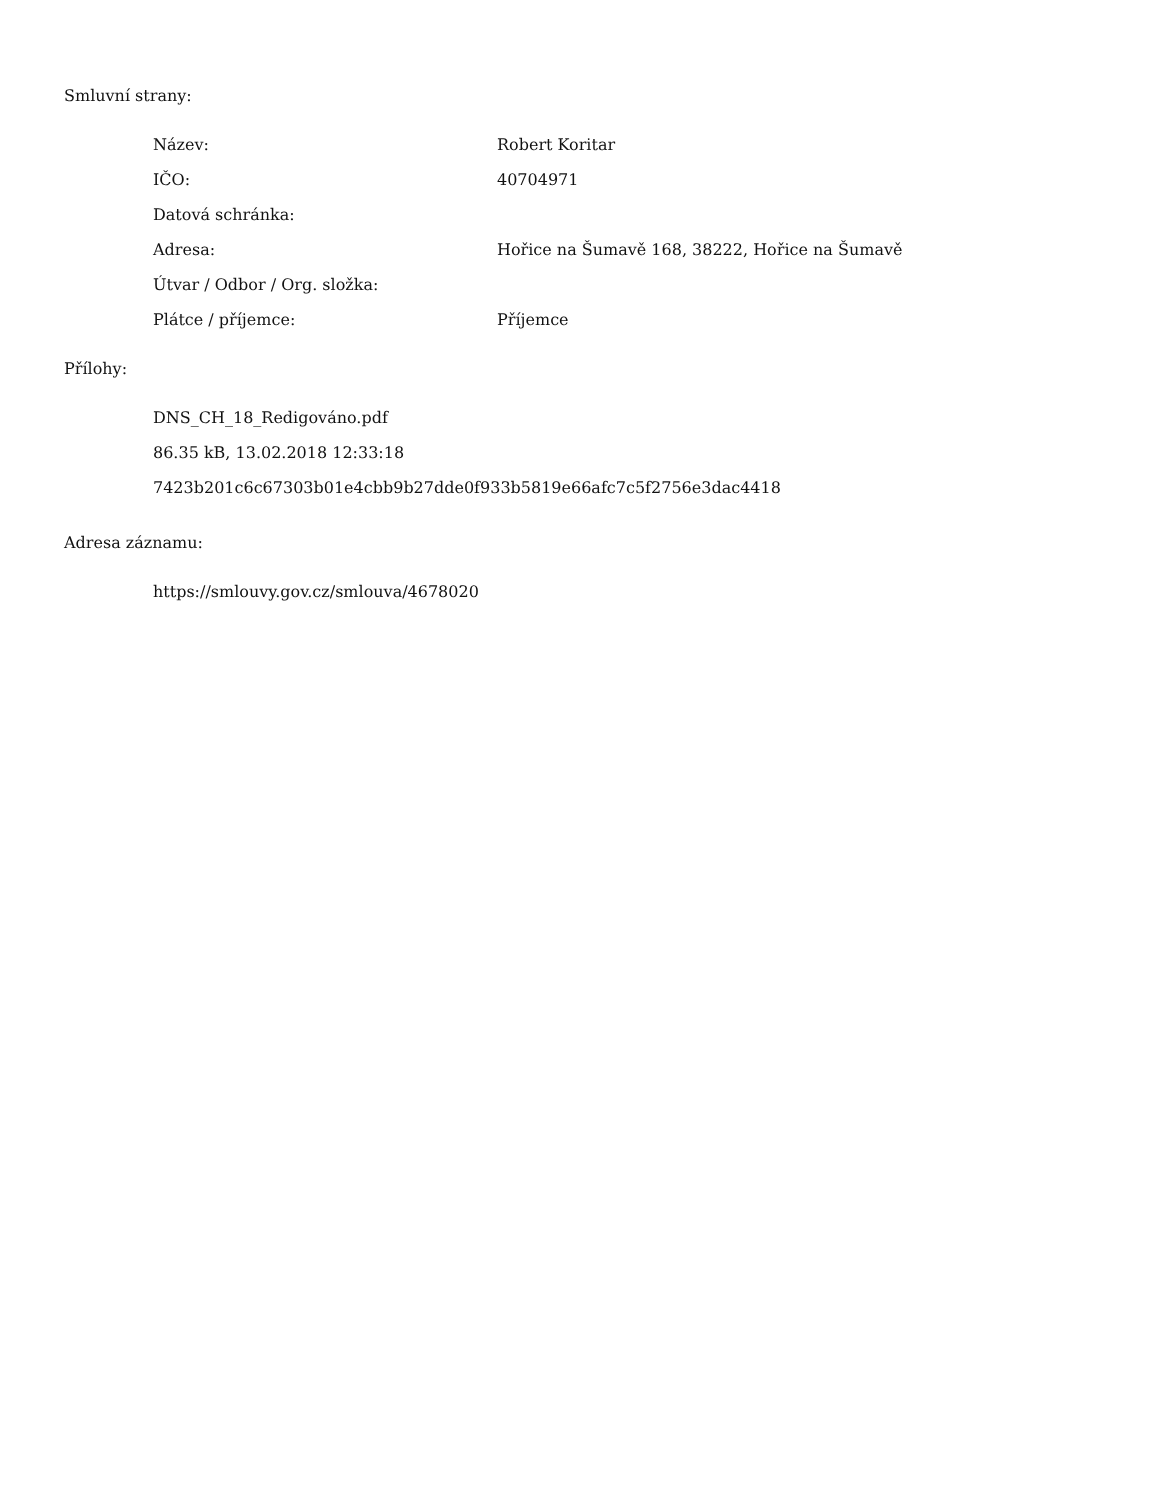Smluvní strany:
| Název: | Robert Koritar |
| IČO: | 40704971 |
| Datová schránka: | |
| Adresa: | Hořice na Šumavě 168, 38222, Hořice na Šumavě |
| Útvar / Odbor / Org. složka: | |
| Plátce / příjemce: | Příjemce |
Přílohy:
DNS_CH_18_Redigováno.pdf
86.35 kB, 13.02.2018 12:33:18
7423b201c6c67303b01e4cbb9b27dde0f933b5819e66afc7c5f2756e3dac4418
Adresa záznamu:
https://smlouvy.gov.cz/smlouva/4678020